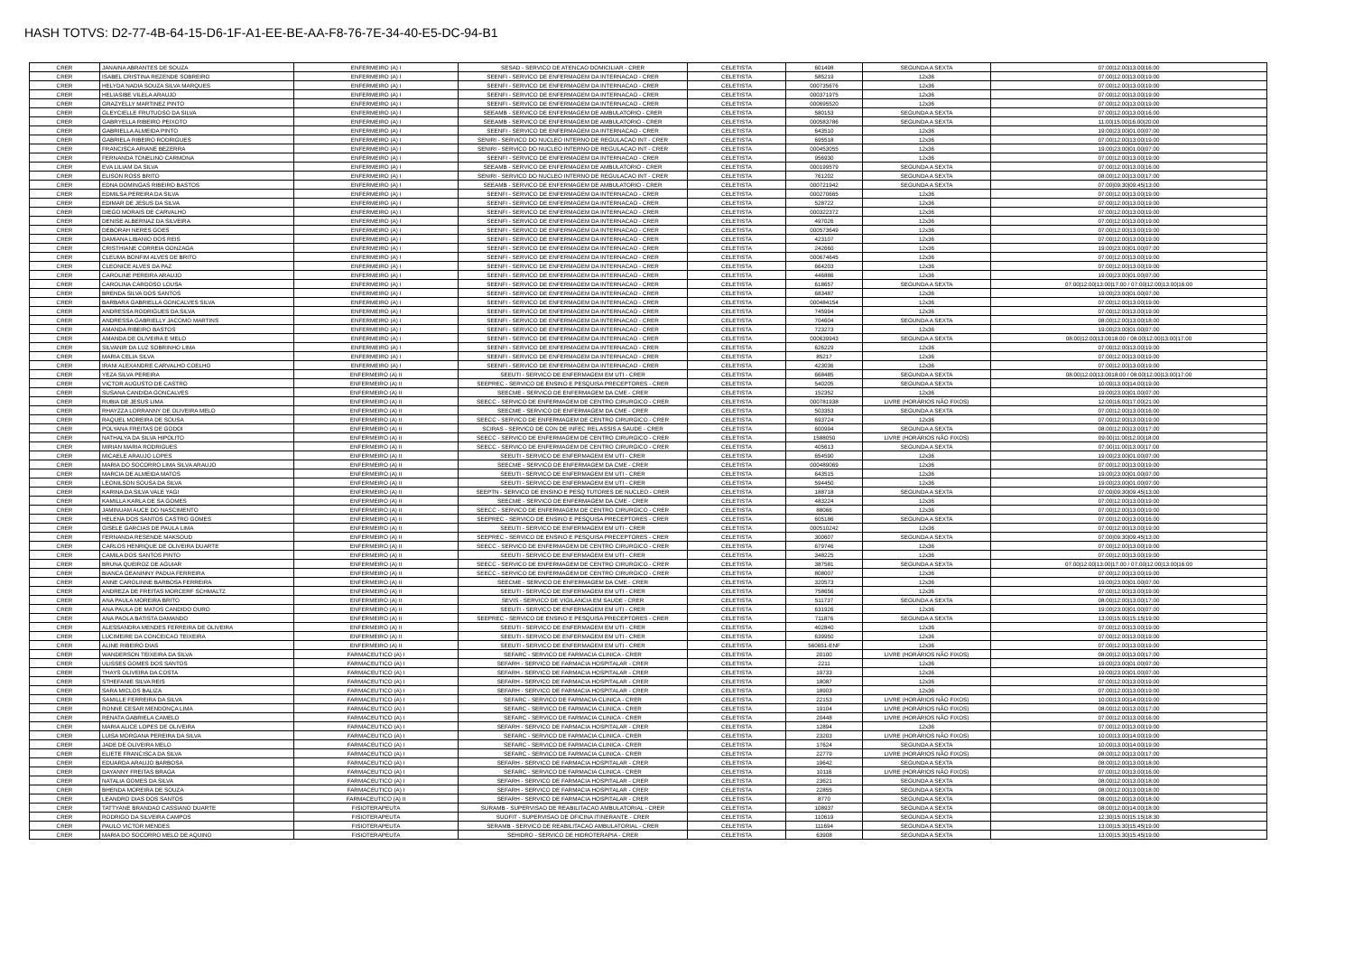HASH TOTVS: D2-77-4B-64-15-D6-1F-A1-EE-BE-AA-F8-76-7E-34-40-E5-DC-94-B1
| CRER | JANAINA ABRANTES DE SOUZA | ENFERMEIRO (A) I | SESAD - SERVICO DE ATENCAO DOMICILIAR - CRER | CELETISTA | 601498 | SEGUNDA A SEXTA | 07:00/12:00/13:00/16:00 |
| CRER | ISABEL CRISTINA REZENDE SOBREIRO | ENFERMEIRO (A) I | SEENFI - SERVICO DE ENFERMAGEM DA INTERNACAO - CRER | CELETISTA | 585219 | 12x36 | 07:00/12:00/13:00/19:00 |
| CRER | HELYDA NADIA SOUZA SILVA MARQUES | ENFERMEIRO (A) I | SEENFI - SERVICO DE ENFERMAGEM DA INTERNACAO - CRER | CELETISTA | 000735676 | 12x36 | 07:00/12:00/13:00/19:00 |
| CRER | HELIASIBE VILELA ARAUJO | ENFERMEIRO (A) I | SEENFI - SERVICO DE ENFERMAGEM DA INTERNACAO - CRER | CELETISTA | 000371975 | 12x36 | 07:00/12:00/13:00/19:00 |
| CRER | GRAZYELLY MARTINEZ PINTO | ENFERMEIRO (A) I | SEENFI - SERVICO DE ENFERMAGEM DA INTERNACAO - CRER | CELETISTA | 000695520 | 12x36 | 07:00/12:00/13:00/19:00 |
| CRER | GLEYCIELLE FRUTUOSO DA SILVA | ENFERMEIRO (A) I | SEEAMB - SERVICO DE ENFERMAGEM DE AMBULATORIO - CRER | CELETISTA | 580153 | SEGUNDA A SEXTA | 07:00/12:00/13:00/16:00 |
| CRER | GABRYELLA RIBEIRO PEIXOTO | ENFERMEIRO (A) I | SEEAMB - SERVICO DE ENFERMAGEM DE AMBULATORIO - CRER | CELETISTA | 000583786 | SEGUNDA A SEXTA | 11:00/15:00/16:00/20:00 |
| CRER | GABRIELLA ALMEIDA PINTO | ENFERMEIRO (A) I | SEENFI - SERVICO DE ENFERMAGEM DA INTERNACAO - CRER | CELETISTA | 643510 | 12x36 | 19:00/23:00/01:00/07:00 |
| CRER | GABRIELA RIBEIRO RODRIGUES | ENFERMEIRO (A) I | SENIRI - SERVICO DO NUCLEO INTERNO DE REGULACAO INT - CRER | CELETISTA | 695518 | 12x36 | 07:00/12:00/13:00/19:00 |
| CRER | FRANCISCA ARIANE BEZERRA | ENFERMEIRO (A) I | SENIRI - SERVICO DO NUCLEO INTERNO DE REGULACAO INT - CRER | CELETISTA | 000453055 | 12x36 | 19:00/23:00/01:00/07:00 |
| CRER | FERNANDA TONELINO CARMONA | ENFERMEIRO (A) I | SEENFI - SERVICO DE ENFERMAGEM DA INTERNACAO - CRER | CELETISTA | 956930 | 12x36 | 07:00/12:00/13:00/19:00 |
| CRER | EVA LILIAM DA SILVA | ENFERMEIRO (A) I | SEEAMB - SERVICO DE ENFERMAGEM DE AMBULATORIO - CRER | CELETISTA | 000199579 | SEGUNDA A SEXTA | 07:00/12:00/13:00/16:00 |
| CRER | ELISON ROSS BRITO | ENFERMEIRO (A) I | SENIRI - SERVICO DO NUCLEO INTERNO DE REGULACAO INT - CRER | CELETISTA | 761202 | SEGUNDA A SEXTA | 08:00/12:00/13:00/17:00 |
| CRER | EDNA DOMINGAS RIBEIRO BASTOS | ENFERMEIRO (A) I | SEEAMB - SERVICO DE ENFERMAGEM DE AMBULATORIO - CRER | CELETISTA | 000721942 | SEGUNDA A SEXTA | 07:00/09:30/09:45/13:00 |
| CRER | EDMILSA PEREIRA DA SILVA | ENFERMEIRO (A) I | SEENFI - SERVICO DE ENFERMAGEM DA INTERNACAO - CRER | CELETISTA | 000270665 | 12x36 | 07:00/12:00/13:00/19:00 |
| CRER | EDIMAR DE JESUS DA SILVA | ENFERMEIRO (A) I | SEENFI - SERVICO DE ENFERMAGEM DA INTERNACAO - CRER | CELETISTA | 528722 | 12x36 | 07:00/12:00/13:00/19:00 |
| CRER | DIEGO MORAIS DE CARVALHO | ENFERMEIRO (A) I | SEENFI - SERVICO DE ENFERMAGEM DA INTERNACAO - CRER | CELETISTA | 000322372 | 12x36 | 07:00/12:00/13:00/19:00 |
| CRER | DENISE ALBERNAZ DA SILVEIRA | ENFERMEIRO (A) I | SEENFI - SERVICO DE ENFERMAGEM DA INTERNACAO - CRER | CELETISTA | 497026 | 12x36 | 07:00/12:00/13:00/19:00 |
| CRER | DEBORAH NERES GOES | ENFERMEIRO (A) I | SEENFI - SERVICO DE ENFERMAGEM DA INTERNACAO - CRER | CELETISTA | 000573649 | 12x36 | 07:00/12:00/13:00/19:00 |
| CRER | DAMIANA LIBANIO DOS REIS | ENFERMEIRO (A) I | SEENFI - SERVICO DE ENFERMAGEM DA INTERNACAO - CRER | CELETISTA | 423107 | 12x36 | 07:00/12:00/13:00/19:00 |
| CRER | CRISTHIANE CORREIA GONZAGA | ENFERMEIRO (A) I | SEENFI - SERVICO DE ENFERMAGEM DA INTERNACAO - CRER | CELETISTA | 242660 | 12x36 | 19:00/23:00/01:00/07:00 |
| CRER | CLEUMA BONFIM ALVES DE BRITO | ENFERMEIRO (A) I | SEENFI - SERVICO DE ENFERMAGEM DA INTERNACAO - CRER | CELETISTA | 000674645 | 12x36 | 07:00/12:00/13:00/19:00 |
| CRER | CLEONICE ALVES DA PAZ | ENFERMEIRO (A) I | SEENFI - SERVICO DE ENFERMAGEM DA INTERNACAO - CRER | CELETISTA | 664203 | 12x36 | 07:00/12:00/13:00/19:00 |
| CRER | CAROLINE PEREIRA ARAUJO | ENFERMEIRO (A) I | SEENFI - SERVICO DE ENFERMAGEM DA INTERNACAO - CRER | CELETISTA | 446886 | 12x36 | 19:00/23:00/01:00/07:00 |
| CRER | CAROLINA CARDOSO LOUSA | ENFERMEIRO (A) I | SEENFI - SERVICO DE ENFERMAGEM DA INTERNACAO - CRER | CELETISTA | 618657 | SEGUNDA A SEXTA | 07:00/12:00/13:00/17:00 / 07:00/12:00/13:00/16:00 |
| CRER | BRENDA SILVA DOS SANTOS | ENFERMEIRO (A) I | SEENFI - SERVICO DE ENFERMAGEM DA INTERNACAO - CRER | CELETISTA | 683487 | 12x36 | 19:00/23:00/01:00/07:00 |
| CRER | BARBARA GABRIELLA GONCALVES SILVA | ENFERMEIRO (A) I | SEENFI - SERVICO DE ENFERMAGEM DA INTERNACAO - CRER | CELETISTA | 000484154 | 12x36 | 07:00/12:00/13:00/19:00 |
| CRER | ANDRESSA RODRIGUES DA SILVA | ENFERMEIRO (A) I | SEENFI - SERVICO DE ENFERMAGEM DA INTERNACAO - CRER | CELETISTA | 745994 | 12x36 | 07:00/12:00/13:00/19:00 |
| CRER | ANDRESSA GABRIELLY JACOMO MARTINS | ENFERMEIRO (A) I | SEENFI - SERVICO DE ENFERMAGEM DA INTERNACAO - CRER | CELETISTA | 704604 | SEGUNDA A SEXTA | 08:00/12:00/13:00/18:00 |
| CRER | AMANDA RIBEIRO BASTOS | ENFERMEIRO (A) I | SEENFI - SERVICO DE ENFERMAGEM DA INTERNACAO - CRER | CELETISTA | 723273 | 12x36 | 19:00/23:00/01:00/07:00 |
| CRER | AMANDA DE OLIVEIRA E MELO | ENFERMEIRO (A) I | SEENFI - SERVICO DE ENFERMAGEM DA INTERNACAO - CRER | CELETISTA | 000639943 | SEGUNDA A SEXTA | 08:00/12:00/13:0018:00 / 08:00/12:00/13:00/17:00 |
| CRER | SILVANIR DA LUZ SOBRINHO LIMA | ENFERMEIRO (A) I | SEENFI - SERVICO DE ENFERMAGEM DA INTERNACAO - CRER | CELETISTA | 626229 | 12x36 | 07:00/12:00/13:00/19:00 |
| CRER | MARIA CELIA SILVA | ENFERMEIRO (A) I | SEENFI - SERVICO DE ENFERMAGEM DA INTERNACAO - CRER | CELETISTA | 85217 | 12x36 | 07:00/12:00/13:00/19:00 |
| CRER | IRANI ALEXANDRE CARVALHO COELHO | ENFERMEIRO (A) I | SEENFI - SERVICO DE ENFERMAGEM DA INTERNACAO - CRER | CELETISTA | 423036 | 12x36 | 07:00/12:00/13:00/19:00 |
| CRER | YEZA SILVA PEREIRA | ENFERMEIRO (A) II | SEEUTI - SERVICO DE ENFERMAGEM EM UTI - CRER | CELETISTA | 668485 | SEGUNDA A SEXTA | 08:00/12:00/13:0018:00 / 08:00/12:00/13:00/17:00 |
| CRER | VICTOR AUGUSTO DE CASTRO | ENFERMEIRO (A) II | SEEPREC - SERVICO DE ENSINO E PESQUISA PRECEPTORES - CRER | CELETISTA | 540205 | SEGUNDA A SEXTA | 10:00/13:00/14:00/19:00 |
| CRER | SUSANA CANDIDA GONCALVES | ENFERMEIRO (A) II | SEECME - SERVICO DE ENFERMAGEM DA CME - CRER | CELETISTA | 152352 | 12x36 | 19:00/23:00/01:00/07:00 |
| CRER | RUBIA DE JESUS LIMA | ENFERMEIRO (A) II | SEECC - SERVICO DE ENFERMAGEM DE CENTRO CIRURGICO - CRER | CELETISTA | 000781938 | LIVRE (HORÁRIOS NÃO FIXOS) | 12:00/16:00/17:00/21:00 |
| CRER | RHAYZZA LORRANNY DE OLIVEIRA MELO | ENFERMEIRO (A) II | SEECME - SERVICO DE ENFERMAGEM DA CME - CRER | CELETISTA | 503353 | SEGUNDA A SEXTA | 07:00/12:00/13:00/16:00 |
| CRER | RAQUEL MOREIRA DE SOUSA | ENFERMEIRO (A) II | SEECC - SERVICO DE ENFERMAGEM DE CENTRO CIRURGICO - CRER | CELETISTA | 693724 | 12x36 | 07:00/12:00/13:00/19:00 |
| CRER | POLYANA FREITAS DE GODOI | ENFERMEIRO (A) II | SCIRAS - SERVICO DE CON DE INFEC REL ASSIS A SAUDE - CRER | CELETISTA | 600994 | SEGUNDA A SEXTA | 08:00/12:00/13:00/17:00 |
| CRER | NATHALYA DA SILVA HIPOLITO | ENFERMEIRO (A) II | SEECC - SERVICO DE ENFERMAGEM DE CENTRO CIRURGICO - CRER | CELETISTA | 1588050 | LIVRE (HORÁRIOS NÃO FIXOS) | 09:00/11:00/12:00/18:00 |
| CRER | MIRIAN MARIA RODRIGUES | ENFERMEIRO (A) II | SEECC - SERVICO DE ENFERMAGEM DE CENTRO CIRURGICO - CRER | CELETISTA | 405613 | SEGUNDA A SEXTA | 07:00/11:00/13:00/17:00 |
| CRER | MICAELE ARAUJO LOPES | ENFERMEIRO (A) II | SEEUTI - SERVICO DE ENFERMAGEM EM UTI - CRER | CELETISTA | 654590 | 12x36 | 19:00/23:00/01:00/07:00 |
| CRER | MARIA DO SOCORRO LIMA SILVA ARAUJO | ENFERMEIRO (A) II | SEECME - SERVICO DE ENFERMAGEM DA CME - CRER | CELETISTA | 000489069 | 12x36 | 07:00/12:00/13:00/19:00 |
| CRER | MARCIA DE ALMEIDA MATOS | ENFERMEIRO (A) II | SEEUTI - SERVICO DE ENFERMAGEM EM UTI - CRER | CELETISTA | 643515 | 12x36 | 19:00/23:00/01:00/07:00 |
| CRER | LEONILSON SOUSA DA SILVA | ENFERMEIRO (A) II | SEEUTI - SERVICO DE ENFERMAGEM EM UTI - CRER | CELETISTA | 594450 | 12x36 | 19:00/23:00/01:00/07:00 |
| CRER | KARINA DA SILVA VALE YAGI | ENFERMEIRO (A) II | SEEPTN - SERVICO DE ENSINO E PESQ TUTORES DE NUCLEO - CRER | CELETISTA | 188718 | SEGUNDA A SEXTA | 07:00/09:30/09:45/13:00 |
| CRER | KAMILLA KARLA DE SA GOMES | ENFERMEIRO (A) II | SEECME - SERVICO DE ENFERMAGEM DA CME - CRER | CELETISTA | 483224 | 12x36 | 07:00/12:00/13:00/19:00 |
| CRER | JAMINUAM AUCE DO NASCIMENTO | ENFERMEIRO (A) II | SEECC - SERVICO DE ENFERMAGEM DE CENTRO CIRURGICO - CRER | CELETISTA | 88066 | 12x36 | 07:00/12:00/13:00/19:00 |
| CRER | HELENA DOS SANTOS CASTRO GOMES | ENFERMEIRO (A) II | SEEPREC - SERVICO DE ENSINO E PESQUISA PRECEPTORES - CRER | CELETISTA | 605186 | SEGUNDA A SEXTA | 07:00/12:00/13:00/16:00 |
| CRER | GISELE GARCIAS DE PAULA LIMA | ENFERMEIRO (A) II | SEEUTI - SERVICO DE ENFERMAGEM EM UTI - CRER | CELETISTA | 000510242 | 12x36 | 07:00/12:00/13:00/19:00 |
| CRER | FERNANDA RESENDE MAKSOUD | ENFERMEIRO (A) II | SEEPREC - SERVICO DE ENSINO E PESQUISA PRECEPTORES - CRER | CELETISTA | 300607 | SEGUNDA A SEXTA | 07:00/09:30/09:45/13:00 |
| CRER | CARLOS HENRIQUE DE OLIVEIRA DUARTE | ENFERMEIRO (A) II | SEECC - SERVICO DE ENFERMAGEM DE CENTRO CIRURGICO - CRER | CELETISTA | 679746 | 12x36 | 07:00/12:00/13:00/19:00 |
| CRER | CAMILA DOS SANTOS PINTO | ENFERMEIRO (A) II | SEEUTI - SERVICO DE ENFERMAGEM EM UTI - CRER | CELETISTA | 348225 | 12x36 | 07:00/12:00/13:00/19:00 |
| CRER | BRUNA QUEIROZ DE AGUIAR | ENFERMEIRO (A) II | SEECC - SERVICO DE ENFERMAGEM DE CENTRO CIRURGICO - CRER | CELETISTA | 387581 | SEGUNDA A SEXTA | 07:00/12:00/13:00/17:00 / 07:00/12:00/13:00/16:00 |
| CRER | BIANCA GEANINNY PADUA FERREIRA | ENFERMEIRO (A) II | SEECC - SERVICO DE ENFERMAGEM DE CENTRO CIRURGICO - CRER | CELETISTA | 808007 | 12x36 | 07:00/12:00/13:00/19:00 |
| CRER | ANNE CAROLINNE BARBOSA FERREIRA | ENFERMEIRO (A) II | SEECME - SERVICO DE ENFERMAGEM DA CME - CRER | CELETISTA | 320573 | 12x36 | 19:00/23:00/01:00/07:00 |
| CRER | ANDREZA DE FREITAS MORCERF SCHMALTZ | ENFERMEIRO (A) II | SEEUTI - SERVICO DE ENFERMAGEM EM UTI - CRER | CELETISTA | 758656 | 12x36 | 07:00/12:00/13:00/19:00 |
| CRER | ANA PAULA MOREIRA BRITO | ENFERMEIRO (A) II | SEVIS - SERVICO DE VIGILANCIA EM SAUDE - CRER | CELETISTA | 511737 | SEGUNDA A SEXTA | 08:00/12:00/13:00/17:00 |
| CRER | ANA PAULA DE MATOS CANDIDO OURO | ENFERMEIRO (A) II | SEEUTI - SERVICO DE ENFERMAGEM EM UTI - CRER | CELETISTA | 631926 | 12x36 | 19:00/23:00/01:00/07:00 |
| CRER | ANA PAOLA BATISTA DAMANDO | ENFERMEIRO (A) II | SEEPREC - SERVICO DE ENSINO E PESQUISA PRECEPTORES - CRER | CELETISTA | 711876 | SEGUNDA A SEXTA | 13:00/15:00/15:15/19:00 |
| CRER | ALESSANDRA MENDES FERREIRA DE OLIVEIRA | ENFERMEIRO (A) II | SEEUTI - SERVICO DE ENFERMAGEM EM UTI - CRER | CELETISTA | 402840 | 12x36 | 07:00/12:00/13:00/19:00 |
| CRER | LUCIMEIRE DA CONCEICAO TEIXEIRA | ENFERMEIRO (A) II | SEEUTI - SERVICO DE ENFERMAGEM EM UTI - CRER | CELETISTA | 639950 | 12x36 | 07:00/12:00/13:00/19:00 |
| CRER | ALINE RIBEIRO DIAS | ENFERMEIRO (A) II | SEEUTI - SERVICO DE ENFERMAGEM EM UTI - CRER | CELETISTA | 560651-ENF | 12x36 | 07:00/12:00/13:00/19:00 |
| CRER | WANDERSON TEIXEIRA DA SILVA | FARMACEUTICO (A) I | SEFARC - SERVICO DE FARMACIA CLINICA - CRER | CELETISTA | 20100 | LIVRE (HORÁRIOS NÃO FIXOS) | 08:00/12:00/13:00/17:00 |
| CRER | ULISSES GOMES DOS SANTOS | FARMACEUTICO (A) I | SEFARH - SERVICO DE FARMACIA HOSPITALAR - CRER | CELETISTA | 2211 | 12x36 | 19:00/23:00/01:00/07:00 |
| CRER | THAYS OLIVEIRA DA COSTA | FARMACEUTICO (A) I | SEFARH - SERVICO DE FARMACIA HOSPITALAR - CRER | CELETISTA | 19733 | 12x36 | 19:00/23:00/01:00/07:00 |
| CRER | STHEFANIE SILVA REIS | FARMACEUTICO (A) I | SEFARH - SERVICO DE FARMACIA HOSPITALAR - CRER | CELETISTA | 18087 | 12x36 | 07:00/12:00/13:00/19:00 |
| CRER | SARA MICLOS BALIZA | FARMACEUTICO (A) I | SEFARH - SERVICO DE FARMACIA HOSPITALAR - CRER | CELETISTA | 18903 | 12x36 | 07:00/12:00/13:00/19:00 |
| CRER | SAMILLE FERREIRA DA SILVA | FARMACEUTICO (A) I | SEFARC - SERVICO DE FARMACIA CLINICA - CRER | CELETISTA | 22153 | LIVRE (HORÁRIOS NÃO FIXOS) | 10:00/13:00/14:00/19:00 |
| CRER | RONNE CESAR MENDONÇA LIMA | FARMACEUTICO (A) I | SEFARC - SERVICO DE FARMACIA CLINICA - CRER | CELETISTA | 19104 | LIVRE (HORÁRIOS NÃO FIXOS) | 08:00/12:00/13:00/17:00 |
| CRER | RENATA GABRIELA CAMELO | FARMACEUTICO (A) I | SEFARC - SERVICO DE FARMACIA CLINICA - CRER | CELETISTA | 20448 | LIVRE (HORÁRIOS NÃO FIXOS) | 07:00/12:00/13:00/16:00 |
| CRER | MARIA ALICE LOPES DE OLIVEIRA | FARMACEUTICO (A) I | SEFARH - SERVICO DE FARMACIA HOSPITALAR - CRER | CELETISTA | 12894 | 12x36 | 07:00/12:00/13:00/19:00 |
| CRER | LUISA MORGANA PEREIRA DA SILVA | FARMACEUTICO (A) I | SEFARC - SERVICO DE FARMACIA CLINICA - CRER | CELETISTA | 23203 | LIVRE (HORÁRIOS NÃO FIXOS) | 10:00/13:00/14:00/19:00 |
| CRER | JADE DE OLIVEIRA MELO | FARMACEUTICO (A) I | SEFARC - SERVICO DE FARMACIA CLINICA - CRER | CELETISTA | 17624 | SEGUNDA A SEXTA | 10:00/13:00/14:00/19:00 |
| CRER | ELIETE FRANCISCA DA SILVA | FARMACEUTICO (A) I | SEFARC - SERVICO DE FARMACIA CLINICA - CRER | CELETISTA | 22779 | LIVRE (HORÁRIOS NÃO FIXOS) | 08:00/12:00/13:00/17:00 |
| CRER | EDUARDA ARAUJO BARBOSA | FARMACEUTICO (A) I | SEFARH - SERVICO DE FARMACIA HOSPITALAR - CRER | CELETISTA | 19642 | SEGUNDA A SEXTA | 08:00/12:00/13:00/18:00 |
| CRER | DAYANNY FREITAS BRAGA | FARMACEUTICO (A) I | SEFARC - SERVICO DE FARMACIA CLINICA - CRER | CELETISTA | 10116 | LIVRE (HORÁRIOS NÃO FIXOS) | 07:00/12:00/13:00/16:00 |
| CRER | NATALIA GOMES DA SILVA | FARMACEUTICO (A) I | SEFARH - SERVICO DE FARMACIA HOSPITALAR - CRER | CELETISTA | 23621 | SEGUNDA A SEXTA | 08:00/12:00/13:00/18:00 |
| CRER | BHENDA MOREIRA DE SOUZA | FARMACEUTICO (A) I | SEFARH - SERVICO DE FARMACIA HOSPITALAR - CRER | CELETISTA | 22855 | SEGUNDA A SEXTA | 08:00/12:00/13:00/18:00 |
| CRER | LEANDRO DIAS DOS SANTOS | FARMACEUTICO (A) II | SEFARH - SERVICO DE FARMACIA HOSPITALAR - CRER | CELETISTA | 8770 | SEGUNDA A SEXTA | 08:00/12:00/13:00/18:00 |
| CRER | TATTYANE BRANDAO CASSIANO DUARTE | FISIOTERAPEUTA | SURAMB - SUPERVISAO DE REABILITACAO AMBULATORIAL - CRER | CELETISTA | 108937 | SEGUNDA A SEXTA | 08:00/12:00/14:00/18:00 |
| CRER | RODRIGO DA SILVEIRA CAMPOS | FISIOTERAPEUTA | SUOFIT - SUPERVISAO DE OFICINA ITINERANTE - CRER | CELETISTA | 110619 | SEGUNDA A SEXTA | 12:30/15:00/15:15/18:30 |
| CRER | PAULO VICTOR MENDES | FISIOTERAPEUTA | SERAMB - SERVICO DE REABILITACAO AMBULATORIAL - CRER | CELETISTA | 111694 | SEGUNDA A SEXTA | 13:00/15:30/15:45/19:00 |
| CRER | MARIA DO SOCORRO MELO DE AQUINO | FISIOTERAPEUTA | SEHIDRO - SERVICO DE HIDROTERAPIA - CRER | CELETISTA | 63908 | SEGUNDA A SEXTA | 13:00/15:30/15:45/19:00 |